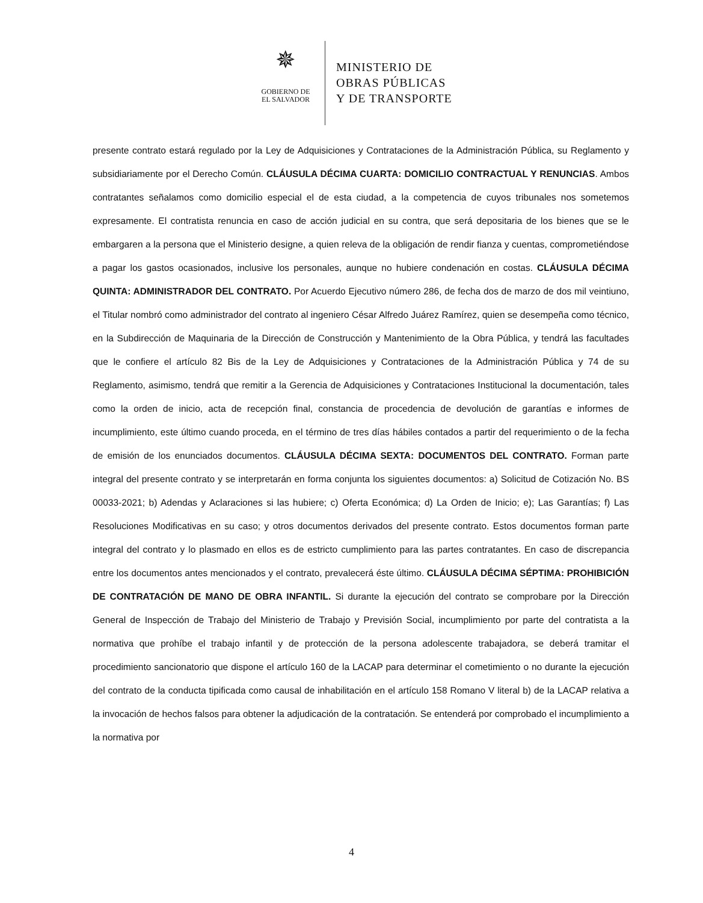✵
GOBIERNO DE
EL SALVADOR
MINISTERIO DE
OBRAS PÚBLICAS
Y DE TRANSPORTE
presente contrato estará regulado por la Ley de Adquisiciones y Contrataciones de la Administración Pública, su Reglamento y subsidiariamente por el Derecho Común. CLÁUSULA DÉCIMA CUARTA: DOMICILIO CONTRACTUAL Y RENUNCIAS. Ambos contratantes señalamos como domicilio especial el de esta ciudad, a la competencia de cuyos tribunales nos sometemos expresamente. El contratista renuncia en caso de acción judicial en su contra, que será depositaria de los bienes que se le embargaren a la persona que el Ministerio designe, a quien releva de la obligación de rendir fianza y cuentas, comprometiéndose a pagar los gastos ocasionados, inclusive los personales, aunque no hubiere condenación en costas. CLÁUSULA DÉCIMA QUINTA: ADMINISTRADOR DEL CONTRATO. Por Acuerdo Ejecutivo número 286, de fecha dos de marzo de dos mil veintiuno, el Titular nombró como administrador del contrato al ingeniero César Alfredo Juárez Ramírez, quien se desempeña como técnico, en la Subdirección de Maquinaria de la Dirección de Construcción y Mantenimiento de la Obra Pública, y tendrá las facultades que le confiere el artículo 82 Bis de la Ley de Adquisiciones y Contrataciones de la Administración Pública y 74 de su Reglamento, asimismo, tendrá que remitir a la Gerencia de Adquisiciones y Contrataciones Institucional la documentación, tales como la orden de inicio, acta de recepción final, constancia de procedencia de devolución de garantías e informes de incumplimiento, este último cuando proceda, en el término de tres días hábiles contados a partir del requerimiento o de la fecha de emisión de los enunciados documentos. CLÁUSULA DÉCIMA SEXTA: DOCUMENTOS DEL CONTRATO. Forman parte integral del presente contrato y se interpretarán en forma conjunta los siguientes documentos: a) Solicitud de Cotización No. BS 00033-2021; b) Adendas y Aclaraciones si las hubiere; c) Oferta Económica; d) La Orden de Inicio; e); Las Garantías; f) Las Resoluciones Modificativas en su caso; y otros documentos derivados del presente contrato. Estos documentos forman parte integral del contrato y lo plasmado en ellos es de estricto cumplimiento para las partes contratantes. En caso de discrepancia entre los documentos antes mencionados y el contrato, prevalecerá éste último. CLÁUSULA DÉCIMA SÉPTIMA: PROHIBICIÓN DE CONTRATACIÓN DE MANO DE OBRA INFANTIL. Si durante la ejecución del contrato se comprobare por la Dirección General de Inspección de Trabajo del Ministerio de Trabajo y Previsión Social, incumplimiento por parte del contratista a la normativa que prohíbe el trabajo infantil y de protección de la persona adolescente trabajadora, se deberá tramitar el procedimiento sancionatorio que dispone el artículo 160 de la LACAP para determinar el cometimiento o no durante la ejecución del contrato de la conducta tipificada como causal de inhabilitación en el artículo 158 Romano V literal b) de la LACAP relativa a la invocación de hechos falsos para obtener la adjudicación de la contratación. Se entenderá por comprobado el incumplimiento a la normativa por
4